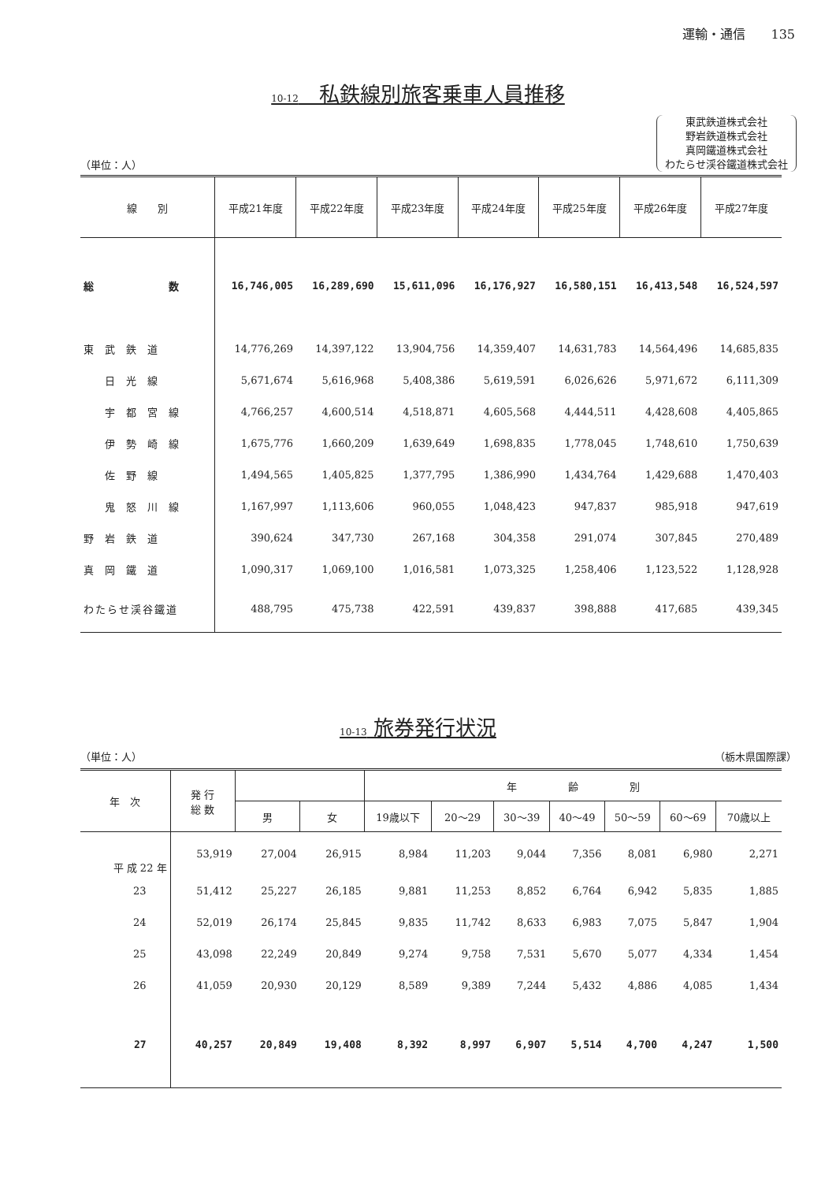運輸・通信　　135
10-12　私鉄線別旅客乗車人員推移
（単位：人）
東武鉄道株式会社
野岩鉄道株式会社
真岡鐵道株式会社
わたらせ渓谷鐵道株式会社
| 線 別 | 平成21年度 | 平成22年度 | 平成23年度 | 平成24年度 | 平成25年度 | 平成26年度 | 平成27年度 |
| --- | --- | --- | --- | --- | --- | --- | --- |
| 総 数 | 16,746,005 | 16,289,690 | 15,611,096 | 16,176,927 | 16,580,151 | 16,413,548 | 16,524,597 |
| 東武鉄道 | 14,776,269 | 14,397,122 | 13,904,756 | 14,359,407 | 14,631,783 | 14,564,496 | 14,685,835 |
| 日光線 | 5,671,674 | 5,616,968 | 5,408,386 | 5,619,591 | 6,026,626 | 5,971,672 | 6,111,309 |
| 宇都宮線 | 4,766,257 | 4,600,514 | 4,518,871 | 4,605,568 | 4,444,511 | 4,428,608 | 4,405,865 |
| 伊勢崎線 | 1,675,776 | 1,660,209 | 1,639,649 | 1,698,835 | 1,778,045 | 1,748,610 | 1,750,639 |
| 佐野線 | 1,494,565 | 1,405,825 | 1,377,795 | 1,386,990 | 1,434,764 | 1,429,688 | 1,470,403 |
| 鬼怒川線 | 1,167,997 | 1,113,606 | 960,055 | 1,048,423 | 947,837 | 985,918 | 947,619 |
| 野岩鉄道 | 390,624 | 347,730 | 267,168 | 304,358 | 291,074 | 307,845 | 270,489 |
| 真岡鐵道 | 1,090,317 | 1,069,100 | 1,016,581 | 1,073,325 | 1,258,406 | 1,123,522 | 1,128,928 |
| わたらせ渓谷鐵道 | 488,795 | 475,738 | 422,591 | 439,837 | 398,888 | 417,685 | 439,345 |
10-13 旅券発行状況
（単位：人）
（栃木県国際課）
| 年 次 | 発 行 総 数 | | | 年 齢 別 | | | | | | |
| --- | --- | --- | --- | --- | --- | --- | --- | --- | --- | --- |
| | | 男 | 女 | 19歳以下 | 20～29 | 30～39 | 40～49 | 50～59 | 60～69 | 70歳以上 |
| 平 成 22 年 | 53,919 | 27,004 | 26,915 | 8,984 | 11,203 | 9,044 | 7,356 | 8,081 | 6,980 | 2,271 |
| 23 | 51,412 | 25,227 | 26,185 | 9,881 | 11,253 | 8,852 | 6,764 | 6,942 | 5,835 | 1,885 |
| 24 | 52,019 | 26,174 | 25,845 | 9,835 | 11,742 | 8,633 | 6,983 | 7,075 | 5,847 | 1,904 |
| 25 | 43,098 | 22,249 | 20,849 | 9,274 | 9,758 | 7,531 | 5,670 | 5,077 | 4,334 | 1,454 |
| 26 | 41,059 | 20,930 | 20,129 | 8,589 | 9,389 | 7,244 | 5,432 | 4,886 | 4,085 | 1,434 |
| 27 | 40,257 | 20,849 | 19,408 | 8,392 | 8,997 | 6,907 | 5,514 | 4,700 | 4,247 | 1,500 |